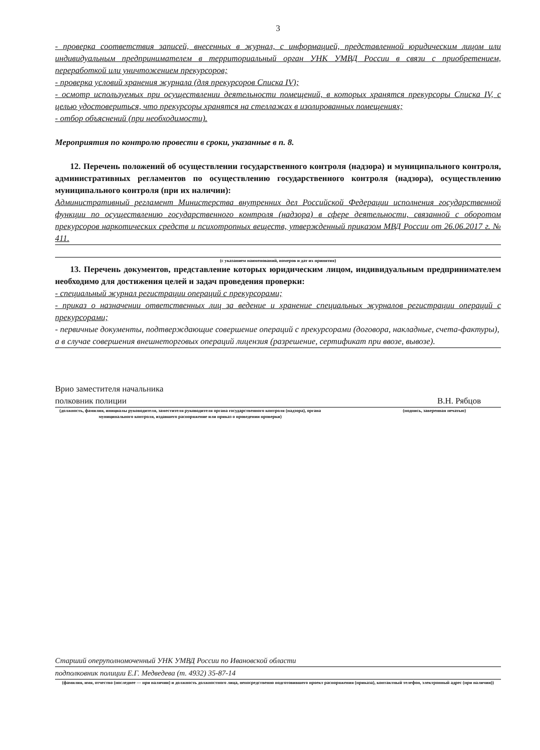3
- проверка соответствия записей, внесенных в журнал, с информацией, представленной юридическим лицом или индивидуальным предпринимателем в территориальный орган УНК УМВД России в связи с приобретением, переработкой или уничтожением прекурсоров;
- проверка условий хранения журнала (для прекурсоров Списка IV);
- осмотр используемых при осуществлении деятельности помещений, в которых хранятся прекурсоры Списка IV, с целью удостовериться, что прекурсоры хранятся на стеллажах в изолированных помещениях;
- отбор объяснений (при необходимости).
Мероприятия по контролю провести в сроки, указанные в п. 8.
12. Перечень положений об осуществлении государственного контроля (надзора) и муниципального контроля, административных регламентов по осуществлению государственного контроля (надзора), осуществлению муниципального контроля (при их наличии):
Административный регламент Министерства внутренних дел Российской Федерации исполнения государственной функции по осуществлению государственного контроля (надзора) в сфере деятельности, связанной с оборотом прекурсоров наркотических средств и психотропных веществ, утвержденный приказом МВД России от 26.06.2017 г. № 411.
(с указанием наименований, номеров и дат их принятия)
13. Перечень документов, представление которых юридическим лицом, индивидуальным предпринимателем необходимо для достижения целей и задач проведения проверки:
- специальный журнал регистрации операций с прекурсорами;
- приказ о назначении ответственных лиц за ведение и хранение специальных журналов регистрации операций с прекурсорами;
- первичные документы, подтверждающие совершение операций с прекурсорами (договора, накладные, счета-фактуры), а в случае совершения внешнеторговых операций лицензия (разрешение, сертификат при ввозе, вывозе).
Врио заместителя начальника
полковник полиции
В.Н. Рябцов
(должность, фамилия, инициалы руководителя, заместителя руководителя органа государственного контроля (надзора), органа муниципального контроля, издавшего распоряжение или приказ о проведении проверки)
(подпись, заверенная печатью)
Старший оперуполномоченный УНК УМВД России по Ивановской области
подполковник полиции Е.Г. Медведева (т. 4932) 35-87-14
(фамилия, имя, отчество (последнее — при наличии) и должность должностного лица, непосредственно подготовившего проект распоряжения (приказа), контактный телефон, электронный адрес (при наличии))